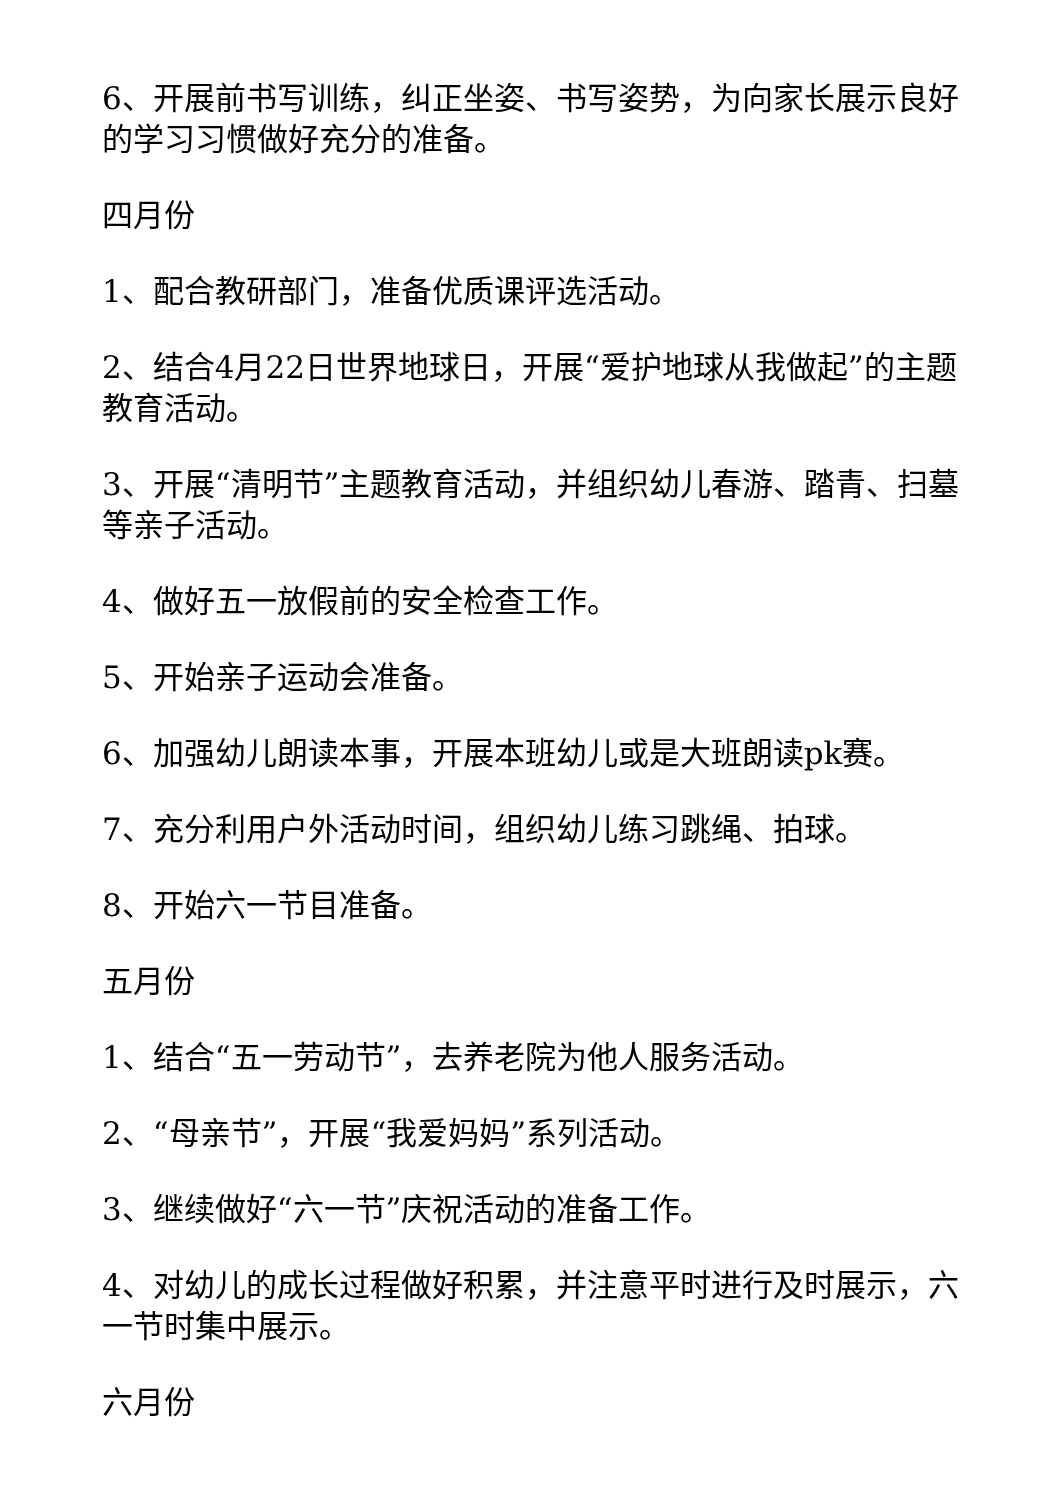6、开展前书写训练，纠正坐姿、书写姿势，为向家长展示良好的学习习惯做好充分的准备。
四月份
1、配合教研部门，准备优质课评选活动。
2、结合4月22日世界地球日，开展“爱护地球从我做起”的主题教育活动。
3、开展“清明节”主题教育活动，并组织幼儿春游、踏青、扫墓等亲子活动。
4、做好五一放假前的安全检查工作。
5、开始亲子运动会准备。
6、加强幼儿朗读本事，开展本班幼儿或是大班朗读pk赛。
7、充分利用户外活动时间，组织幼儿练习跳绳、拍球。
8、开始六一节目准备。
五月份
1、结合“五一劳动节”，去养老院为他人服务活动。
2、“母亲节”，开展“我爱妈妈”系列活动。
3、继续做好“六一节”庆祝活动的准备工作。
4、对幼儿的成长过程做好积累，并注意平时进行及时展示，六一节时集中展示。
六月份